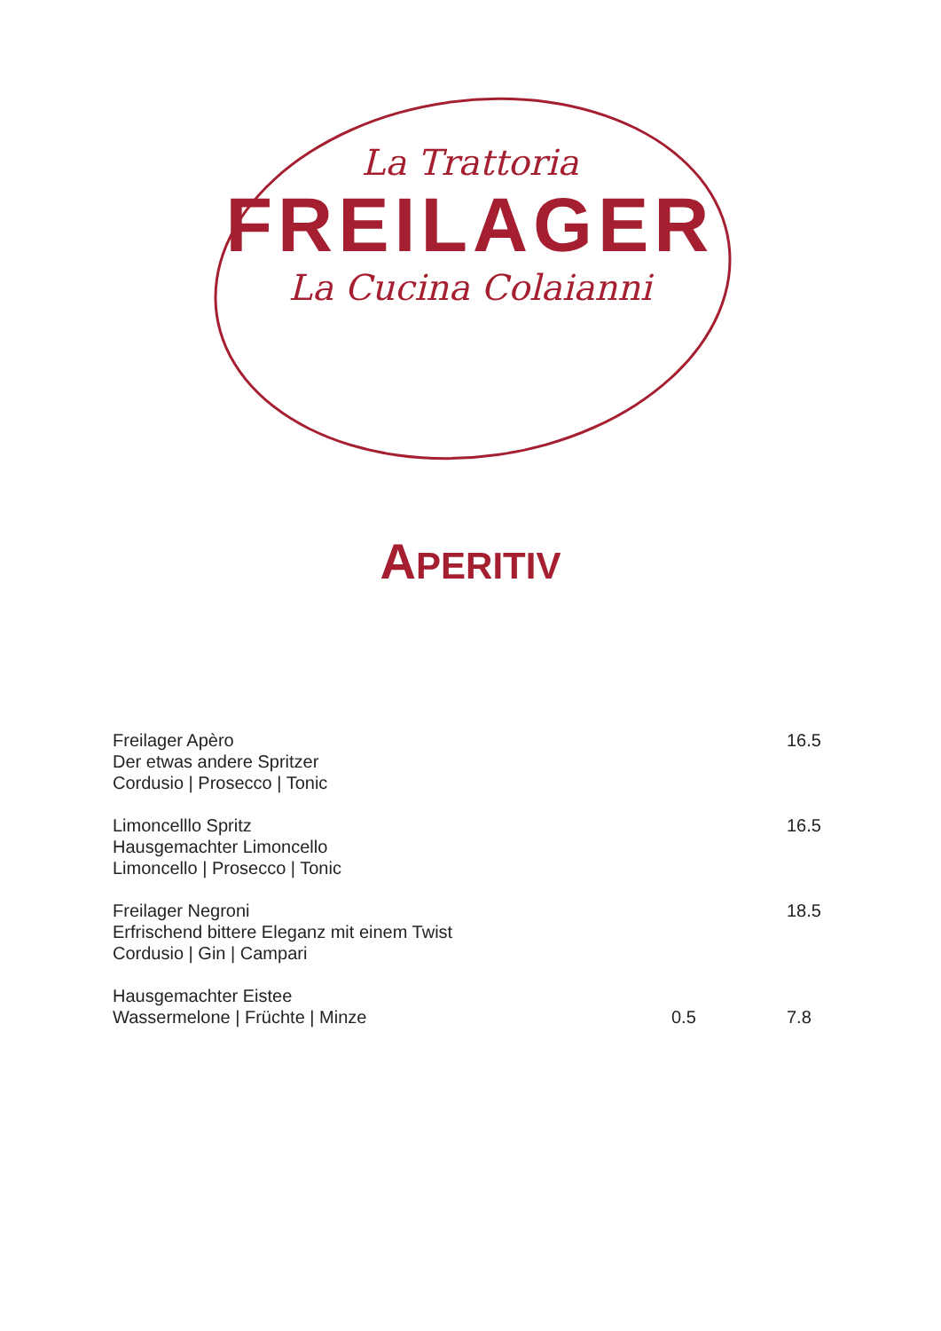La Trattoria
FREILAGER
La Cucina Colaianni
APERITIV
Freilager Apèro
Der etwas andere Spritzer
Cordusio | Prosecco | Tonic
16.5
Limoncelllo Spritz
Hausgemachter Limoncello
Limoncello | Prosecco | Tonic
16.5
Freilager Negroni
Erfrischend bittere Eleganz mit einem Twist
Cordusio | Gin | Campari
18.5
Hausgemachter Eistee
Wassermelone | Früchte | Minze
0.5
7.8